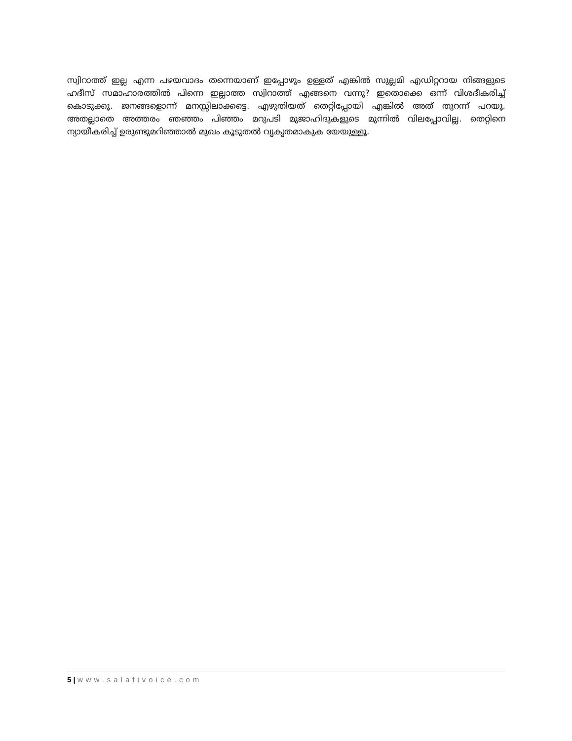സ്വിറാത്ത് ഇല്ല എന്ന പഴയവാദം തന്നെയാണ് ഇപ്പോഴും ഉള്ളത് എങ്കിൽ സുല്ലമി എഡിറ്ററായ നിങ്ങളുടെ ഹദീസ് സമാഹാരത്തിൽ പിന്നെ ഇല്ലാത്ത സ്വിറാത്ത് എങ്ങനെ വന്നു? ഇതൊക്കെ ഒന്ന് വിശദീകരിച്ച് കൊടുക്കൂ. ജനങ്ങളൊന്ന് മനസ്സിലാക്കട്ടെ. എഴുതിയത് തെറ്റിപ്പോയി എങ്കിൽ അത് തുറന്ന് പറയൂ. അതല്ലാതെ അത്തരം ഞഞ്ഞം പിഞ്ഞം മറുപടി മുജാഹിദുകളുടെ മുന്നിൽ വിലപ്പോവില്ല. തെറ്റിനെ ന്യായീകരിച്ച് ഉരുണ്ടുമറിഞ്ഞാൽ മുഖം കൂടുതൽ വൃകൃതമാകുക യേയുള്ളൂ.
5 | www.salafivoice.com